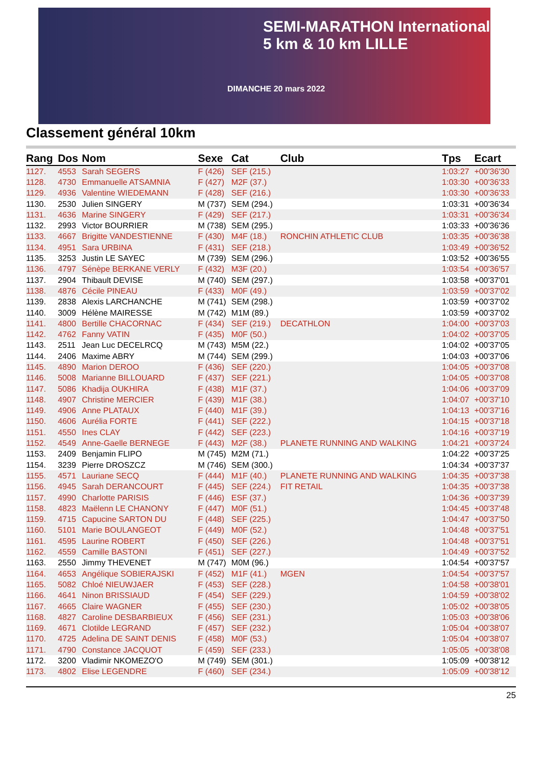SEMI-MARATHON International
5 km & 10 km LILLE
DIMANCHE 20 mars 2022
Classement général 10km
| Rang | Dos | Nom | Sexe | Cat | Club | Tps | Ecart |
| --- | --- | --- | --- | --- | --- | --- | --- |
| 1127. | 4553 | Sarah SEGERS | F (426) | SEF (215.) | | 1:03:27 | +00'36'30 |
| 1128. | 4730 | Emmanuelle ATSAMNIA | F (427) | M2F (37.) | | 1:03:30 | +00'36'33 |
| 1129. | 4936 | Valentine WIEDEMANN | F (428) | SEF (216.) | | 1:03:30 | +00'36'33 |
| 1130. | 2530 | Julien SINGERY | M (737) | SEM (294.) | | 1:03:31 | +00'36'34 |
| 1131. | 4636 | Marine SINGERY | F (429) | SEF (217.) | | 1:03:31 | +00'36'34 |
| 1132. | 2993 | Victor BOURRIER | M (738) | SEM (295.) | | 1:03:33 | +00'36'36 |
| 1133. | 4667 | Brigitte VANDESTIENNE | F (430) | M4F (18.) | RONCHIN ATHLETIC CLUB | 1:03:35 | +00'36'38 |
| 1134. | 4951 | Sara URBINA | F (431) | SEF (218.) | | 1:03:49 | +00'36'52 |
| 1135. | 3253 | Justin LE SAYEC | M (739) | SEM (296.) | | 1:03:52 | +00'36'55 |
| 1136. | 4797 | Sénèpe BERKANE VERLY | F (432) | M3F (20.) | | 1:03:54 | +00'36'57 |
| 1137. | 2904 | Thibault DEVISE | M (740) | SEM (297.) | | 1:03:58 | +00'37'01 |
| 1138. | 4876 | Cécile PINEAU | F (433) | M0F (49.) | | 1:03:59 | +00'37'02 |
| 1139. | 2838 | Alexis LARCHANCHE | M (741) | SEM (298.) | | 1:03:59 | +00'37'02 |
| 1140. | 3009 | Hélène MAIRESSE | M (742) | M1M (89.) | | 1:03:59 | +00'37'02 |
| 1141. | 4800 | Bertille CHACORNAC | F (434) | SEF (219.) | DECATHLON | 1:04:00 | +00'37'03 |
| 1142. | 4762 | Fanny VATIN | F (435) | M0F (50.) | | 1:04:02 | +00'37'05 |
| 1143. | 2511 | Jean Luc DECELRCQ | M (743) | M5M (22.) | | 1:04:02 | +00'37'05 |
| 1144. | 2406 | Maxime ABRY | M (744) | SEM (299.) | | 1:04:03 | +00'37'06 |
| 1145. | 4890 | Marion DEROO | F (436) | SEF (220.) | | 1:04:05 | +00'37'08 |
| 1146. | 5008 | Marianne BILLOUARD | F (437) | SEF (221.) | | 1:04:05 | +00'37'08 |
| 1147. | 5086 | Khadija OUKHIRA | F (438) | M1F (37.) | | 1:04:06 | +00'37'09 |
| 1148. | 4907 | Christine MERCIER | F (439) | M1F (38.) | | 1:04:07 | +00'37'10 |
| 1149. | 4906 | Anne PLATAUX | F (440) | M1F (39.) | | 1:04:13 | +00'37'16 |
| 1150. | 4606 | Aurélia FORTE | F (441) | SEF (222.) | | 1:04:15 | +00'37'18 |
| 1151. | 4550 | Ines CLAY | F (442) | SEF (223.) | | 1:04:16 | +00'37'19 |
| 1152. | 4549 | Anne-Gaelle BERNEGE | F (443) | M2F (38.) | PLANETE RUNNING AND WALKING | 1:04:21 | +00'37'24 |
| 1153. | 2409 | Benjamin FLIPO | M (745) | M2M (71.) | | 1:04:22 | +00'37'25 |
| 1154. | 3239 | Pierre DROSZCZ | M (746) | SEM (300.) | | 1:04:34 | +00'37'37 |
| 1155. | 4571 | Lauriane SECQ | F (444) | M1F (40.) | PLANETE RUNNING AND WALKING | 1:04:35 | +00'37'38 |
| 1156. | 4945 | Sarah DERANCOURT | F (445) | SEF (224.) | FIT RETAIL | 1:04:35 | +00'37'38 |
| 1157. | 4990 | Charlotte PARISIS | F (446) | ESF (37.) | | 1:04:36 | +00'37'39 |
| 1158. | 4823 | Maëlenn LE CHANONY | F (447) | M0F (51.) | | 1:04:45 | +00'37'48 |
| 1159. | 4715 | Capucine SARTON DU | F (448) | SEF (225.) | | 1:04:47 | +00'37'50 |
| 1160. | 5101 | Marie BOULANGEOT | F (449) | M0F (52.) | | 1:04:48 | +00'37'51 |
| 1161. | 4595 | Laurine ROBERT | F (450) | SEF (226.) | | 1:04:48 | +00'37'51 |
| 1162. | 4559 | Camille BASTONI | F (451) | SEF (227.) | | 1:04:49 | +00'37'52 |
| 1163. | 2550 | Jimmy THEVENET | M (747) | M0M (96.) | | 1:04:54 | +00'37'57 |
| 1164. | 4653 | Angélique SOBIERAJSKI | F (452) | M1F (41.) | MGEN | 1:04:54 | +00'37'57 |
| 1165. | 5082 | Chloé NIEUWJAER | F (453) | SEF (228.) | | 1:04:58 | +00'38'01 |
| 1166. | 4641 | Ninon BRISSIAUD | F (454) | SEF (229.) | | 1:04:59 | +00'38'02 |
| 1167. | 4665 | Claire WAGNER | F (455) | SEF (230.) | | 1:05:02 | +00'38'05 |
| 1168. | 4827 | Caroline DESBARBIEUX | F (456) | SEF (231.) | | 1:05:03 | +00'38'06 |
| 1169. | 4671 | Clotilde LEGRAND | F (457) | SEF (232.) | | 1:05:04 | +00'38'07 |
| 1170. | 4725 | Adelina DE SAINT DENIS | F (458) | M0F (53.) | | 1:05:04 | +00'38'07 |
| 1171. | 4790 | Constance JACQUOT | F (459) | SEF (233.) | | 1:05:05 | +00'38'08 |
| 1172. | 3200 | Vladimir NKOMEZO'O | M (749) | SEM (301.) | | 1:05:09 | +00'38'12 |
| 1173. | 4802 | Elise LEGENDRE | F (460) | SEF (234.) | | 1:05:09 | +00'38'12 |
25